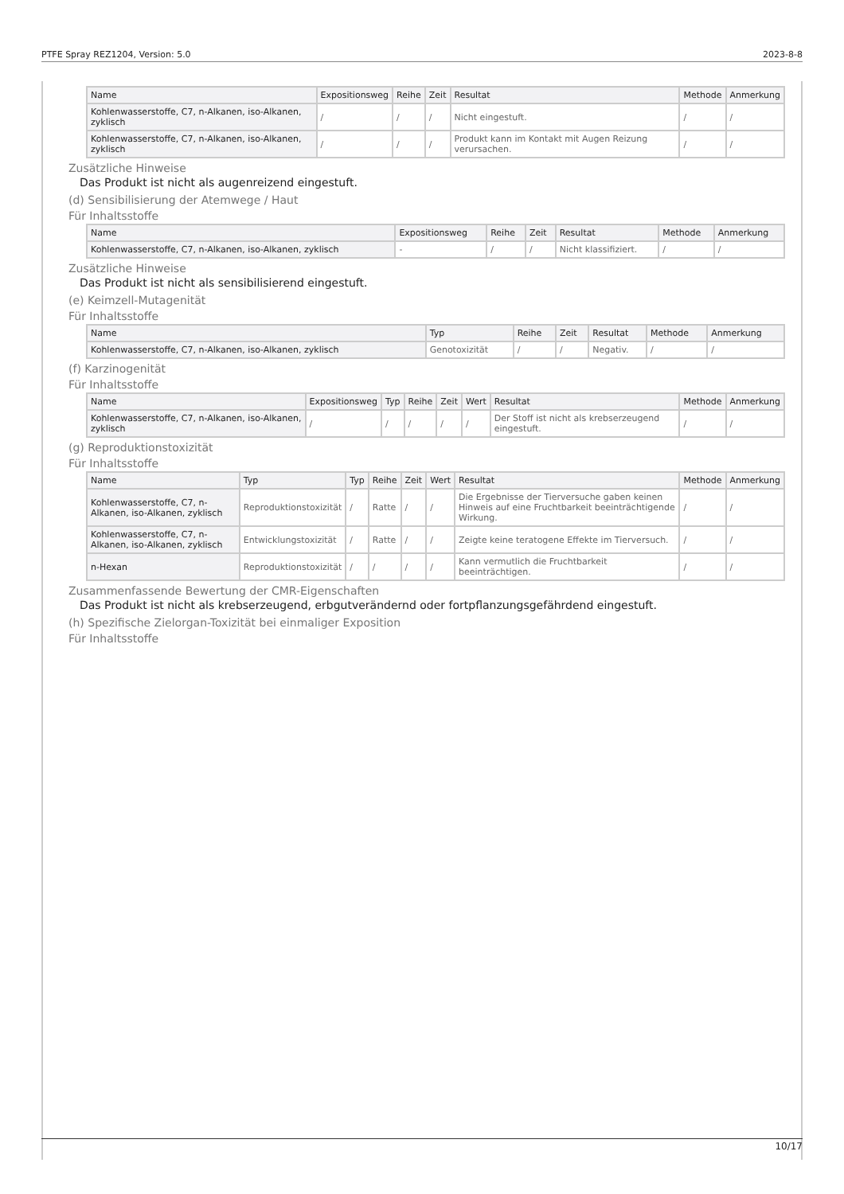PTFE Spray REZ1204, Version: 5.0 2023-8-8
| Name | Expositionsweg | Reihe | Zeit | Resultat | Methode | Anmerkung |
| --- | --- | --- | --- | --- | --- | --- |
| Kohlenwasserstoffe, C7, n-Alkanen, iso-Alkanen, zyklisch | / | / | / | Nicht eingestuft. | / | / |
| Kohlenwasserstoffe, C7, n-Alkanen, iso-Alkanen, zyklisch | / | / | / | Produkt kann im Kontakt mit Augen Reizung verursachen. | / | / |
Zusätzliche Hinweise
Das Produkt ist nicht als augenreizend eingestuft.
(d) Sensibilisierung der Atemwege / Haut
Für Inhaltsstoffe
| Name | Expositionsweg | Reihe | Zeit | Resultat | Methode | Anmerkung |
| --- | --- | --- | --- | --- | --- | --- |
| Kohlenwasserstoffe, C7, n-Alkanen, iso-Alkanen, zyklisch | - | / | / | Nicht klassifiziert. | / | / |
Zusätzliche Hinweise
Das Produkt ist nicht als sensibilisierend eingestuft.
(e) Keimzell-Mutagenität
Für Inhaltsstoffe
| Name | Typ | Reihe | Zeit | Resultat | Methode | Anmerkung |
| --- | --- | --- | --- | --- | --- | --- |
| Kohlenwasserstoffe, C7, n-Alkanen, iso-Alkanen, zyklisch | Genotoxizität | / | / | Negativ. | / | / |
(f) Karzinogenität
Für Inhaltsstoffe
| Name | Expositionsweg | Typ | Reihe | Zeit | Wert | Resultat | Methode | Anmerkung |
| --- | --- | --- | --- | --- | --- | --- | --- | --- |
| Kohlenwasserstoffe, C7, n-Alkanen, iso-Alkanen, zyklisch | / | / | / | / | / | Der Stoff ist nicht als krebserzeugend eingestuft. | / | / |
(g) Reproduktionstoxizität
Für Inhaltsstoffe
| Name | Typ | Typ | Reihe | Zeit | Wert | Resultat | Methode | Anmerkung |
| --- | --- | --- | --- | --- | --- | --- | --- | --- |
| Kohlenwasserstoffe, C7, n-Alkanen, iso-Alkanen, zyklisch | Reproduktionstoxizität | / | Ratte | / | / | Die Ergebnisse der Tierversuche gaben keinen Hinweis auf eine Fruchtbarkeit beeinträchtigende Wirkung. | / | / |
| Kohlenwasserstoffe, C7, n-Alkanen, iso-Alkanen, zyklisch | Entwicklungstoxizität | / | Ratte | / | / | Zeigte keine teratogene Effekte im Tierversuch. | / | / |
| n-Hexan | Reproduktionstoxizität | / | / | / | / | Kann vermutlich die Fruchtbarkeit beeinträchtigen. | / | / |
Zusammenfassende Bewertung der CMR-Eigenschaften
Das Produkt ist nicht als krebserzeugend, erbgutverändernd oder fortpflanzungsgefährdend eingestuft.
(h) Spezifische Zielorgan-Toxizität bei einmaliger Exposition
Für Inhaltsstoffe
10/17